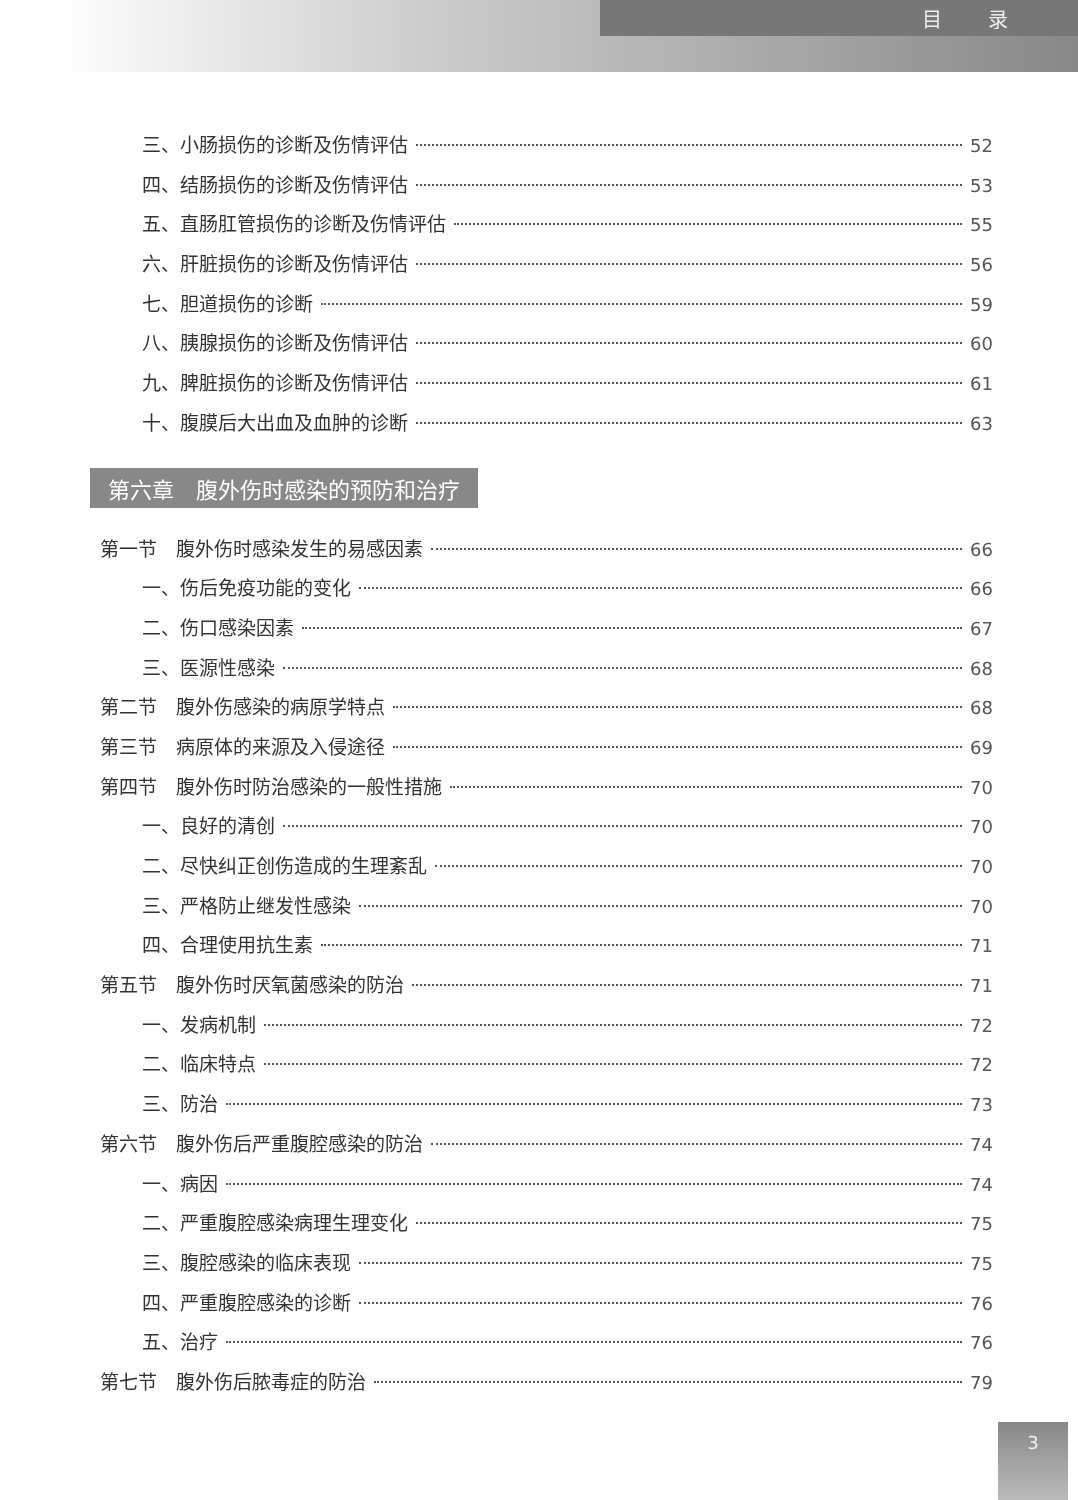目 录
三、小肠损伤的诊断及伤情评估 52
四、结肠损伤的诊断及伤情评估 53
五、直肠肛管损伤的诊断及伤情评估 55
六、肝脏损伤的诊断及伤情评估 56
七、胆道损伤的诊断 59
八、胰腺损伤的诊断及伤情评估 60
九、脾脏损伤的诊断及伤情评估 61
十、腹膜后大出血及血肿的诊断 63
第六章　腹外伤时感染的预防和治疗
第一节　腹外伤时感染发生的易感因素 66
一、伤后免疫功能的变化 66
二、伤口感染因素 67
三、医源性感染 68
第二节　腹外伤感染的病原学特点 68
第三节　病原体的来源及入侵途径 69
第四节　腹外伤时防治感染的一般性措施 70
一、良好的清创 70
二、尽快纠正创伤造成的生理紊乱 70
三、严格防止继发性感染 70
四、合理使用抗生素 71
第五节　腹外伤时厌氧菌感染的防治 71
一、发病机制 72
二、临床特点 72
三、防治 73
第六节　腹外伤后严重腹腔感染的防治 74
一、病因 74
二、严重腹腔感染病理生理变化 75
三、腹腔感染的临床表现 75
四、严重腹腔感染的诊断 76
五、治疗 76
第七节　腹外伤后脓毒症的防治 79
3